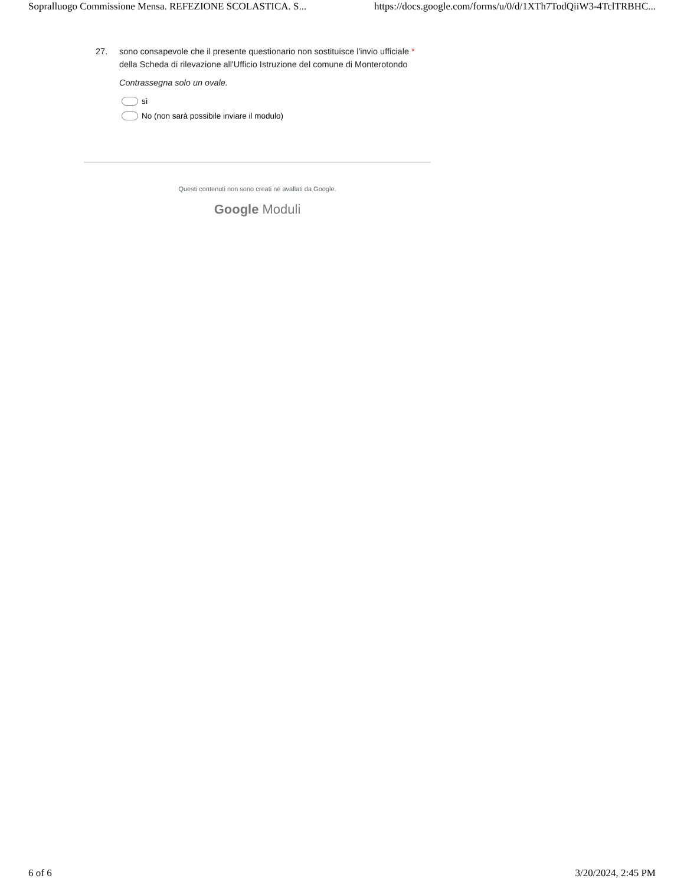Sopralluogo Commissione Mensa. REFEZIONE SCOLASTICA. S... https://docs.google.com/forms/u/0/d/1XTh7TodQiiW3-4TclTRBHC...
27. sono consapevole che il presente questionario non sostituisce l'invio ufficiale *
della Scheda di rilevazione all'Ufficio Istruzione del comune di Monterotondo
Contrassegna solo un ovale.
sì
No (non sarà possibile inviare il modulo)
Questi contenuti non sono creati né avallati da Google.
Google Moduli
6 of 6 3/20/2024, 2:45 PM